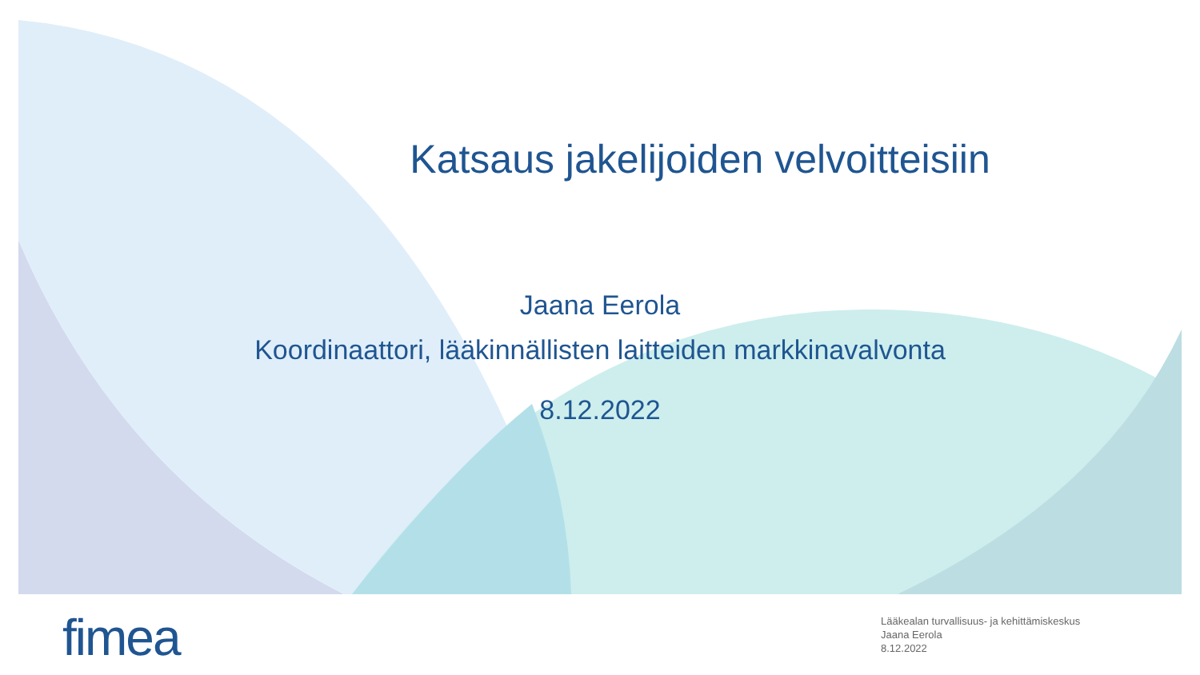Katsaus jakelijoiden velvoitteisiin
Jaana Eerola
Koordinaattori, lääkinnällisten laitteiden markkinavalvonta
8.12.2022
fimea
Lääkealan turvallisuus- ja kehittämiskeskus
Jaana Eerola
8.12.2022